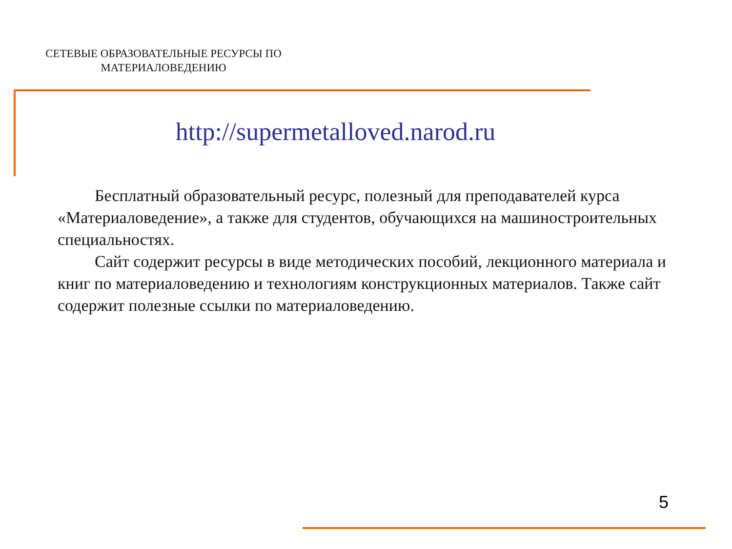СЕТЕВЫЕ ОБРАЗОВАТЕЛЬНЫЕ РЕСУРСЫ ПО
МАТЕРИАЛОВЕДЕНИЮ
http://supermetalloved.narod.ru
Бесплатный образовательный ресурс, полезный для преподавателей курса «Материаловедение», а также для студентов, обучающихся на машиностроительных специальностях.
Сайт содержит ресурсы в виде методических пособий, лекционного материала и книг по материаловедению и технологиям конструкционных материалов. Также сайт содержит полезные ссылки по материаловедению.
5